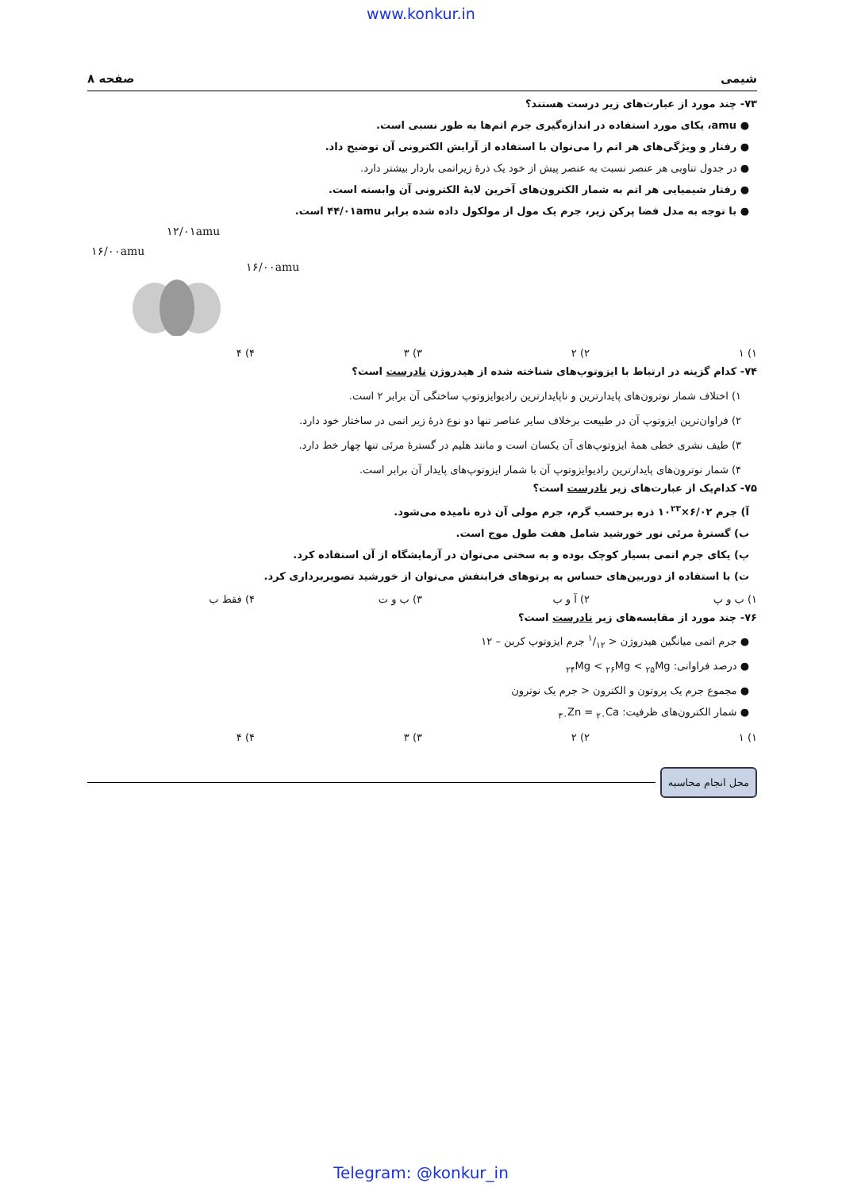www.konkur.in
شیمی صفحه ۸
۷۳- چند مورد از عبارت‌های زیر درست هستند؟
● amu، یکای مورد استفاده در اندازه‌گیری جرم اتم‌ها به طور نسبی است.
● رفتار و ویژگی‌های هر اتم را می‌توان با استفاده از آرایش الکترونی آن توضیح داد.
● در جدول تناوبی هر عنصر نسبت به عنصر پیش از خود یک ذرهٔ زیراتمی باردار بیشتر دارد.
● رفتار شیمیایی هر اتم به شمار الکترون‌های آخرین لایهٔ الکترونی آن وابسته است.
● با توجه به مدل فضا پرکن زیر، جرم یک مول از مولکول داده شده برابر ۴۴/۰۱amu است.
۱۲/۰۱amu
۱۶/۰۰amu
۱۶/۰۰amu
۱) ۱ ۲) ۲ ۳) ۳ ۴) ۴
۷۴- کدام گزینه در ارتباط با ایزوتوپ‌های شناخته شده از هیدروژن نادرست است؟
۱) اختلاف شمار نوترون‌های پایدارترین و ناپایدارترین رادیوایزوتوپ ساختگی آن برابر ۲ است.
۲) فراوان‌ترین ایزوتوپ آن در طبیعت برخلاف سایر عناصر تنها دو نوع ذرهٔ زیر اتمی در ساختار خود دارد.
۳) طیف نشری خطی همهٔ ایزوتوپ‌های آن یکسان است و مانند هلیم در گسترهٔ مرئی تنها چهار خط دارد.
۴) شمار نوترون‌های پایدارترین رادیوایزوتوپ آن با شمار ایزوتوپ‌های پایدار آن برابر است.
۷۵- کدام‌یک از عبارت‌های زیر نادرست است؟
آ) جرم ۶/۰۲×۱۰<sup>۲۳</sup> ذره برحسب گرم، جرم مولی آن ذره نامیده می‌شود.
ب) گسترهٔ مرئی نور خورشید شامل هفت طول موج است.
پ) یکای جرم اتمی بسیار کوچک بوده و به سختی می‌توان در آزمایشگاه از آن استفاده کرد.
ت) با استفاده از دوربین‌های حساس به پرتوهای فرابنفش می‌توان از خورشید تصویربرداری کرد.
۱) ب و پ ۲) آ و ب ۳) ب و ت ۴) فقط ب
۷۶- چند مورد از مقایسه‌های زیر نادرست است؟
● جرم اتمی میانگین هیدروژن < ۱/۱۲ جرم ایزوتوپ کربن – ۱۲
● درصد فراوانی: <sub>۲۴</sub>Mg < <sub>۲۶</sub>Mg < <sub>۲۵</sub>Mg
● مجموع جرم یک پروتون و الکترون < جرم یک نوترون
● شمار الکترون‌های ظرفیت: <sub>۳۰</sub>Zn = <sub>۲۰</sub>Ca
۱) ۱ ۲) ۲ ۳) ۳ ۴) ۴
محل انجام محاسبه
Telegram: @konkur_in